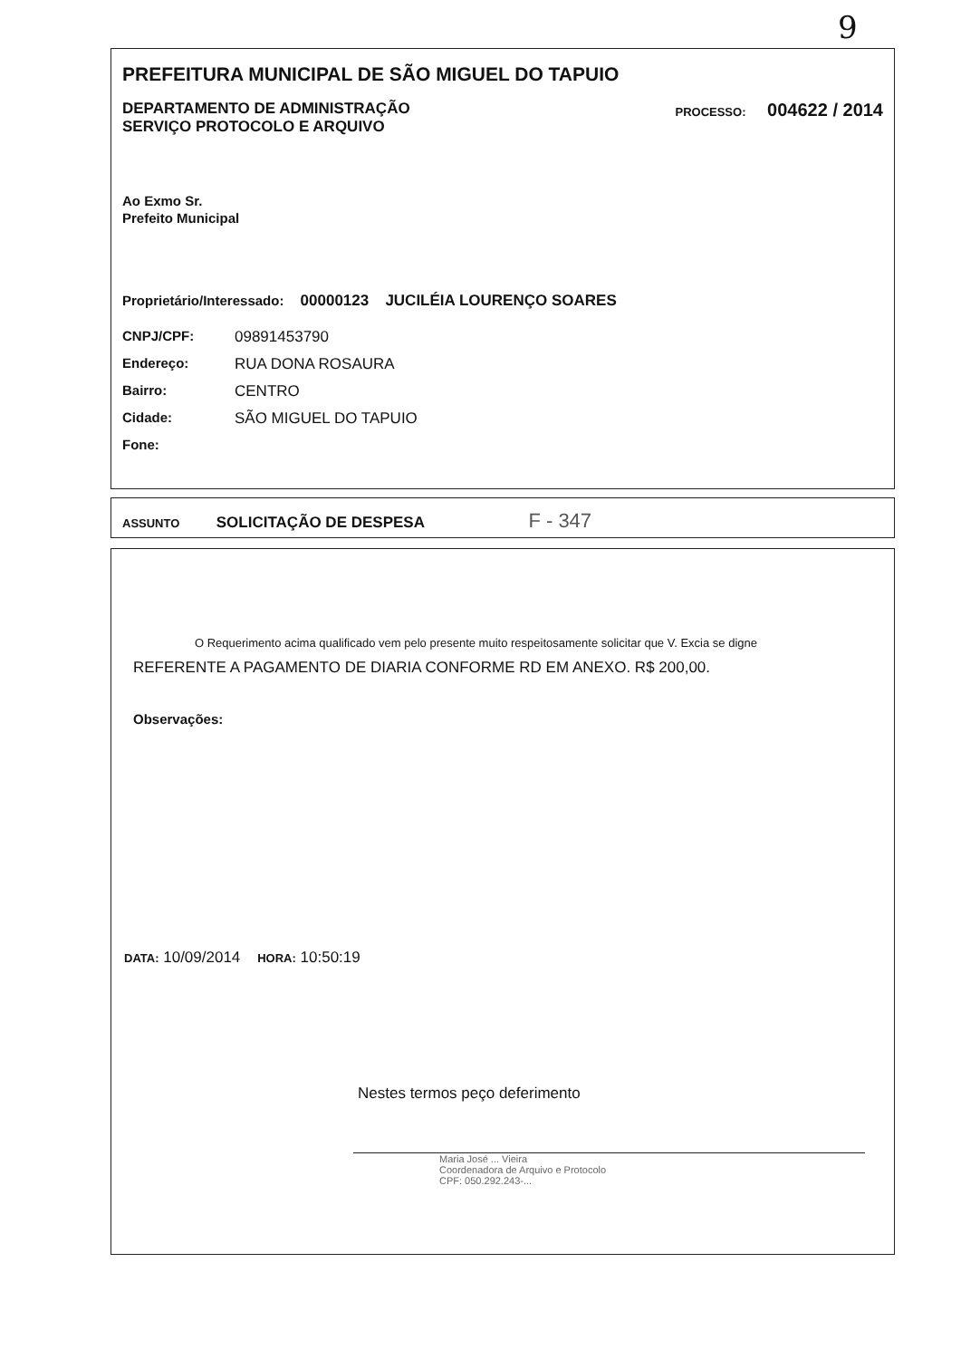9
PREFEITURA MUNICIPAL DE SÃO MIGUEL DO TAPUIO
DEPARTAMENTO DE ADMINISTRAÇÃO
SERVIÇO PROTOCOLO E ARQUIVO
PROCESSO: 004622 / 2014
Ao Exmo Sr.
Prefeito Municipal
Proprietário/Interessado: 00000123 JUCILÉIA LOURENÇO SOARES
CNPJ/CPF: 09891453790
Endereço: RUA DONA ROSAURA
Bairro: CENTRO
Cidade: SÃO MIGUEL DO TAPUIO
Fone:
ASSUNTO SOLICITAÇÃO DE DESPESA F - 347
O Requerimento acima qualificado vem pelo presente muito respeitosamente solicitar que V. Excia se digne
REFERENTE A PAGAMENTO DE DIARIA CONFORME RD EM ANEXO. R$ 200,00.
Observações:
DATA: 10/09/2014 HORA: 10:50:19
Nestes termos peço deferimento
Maria José ... Vieira
Coordenadora de Arquivo e Protocolo
CPF: 050.292.243-...